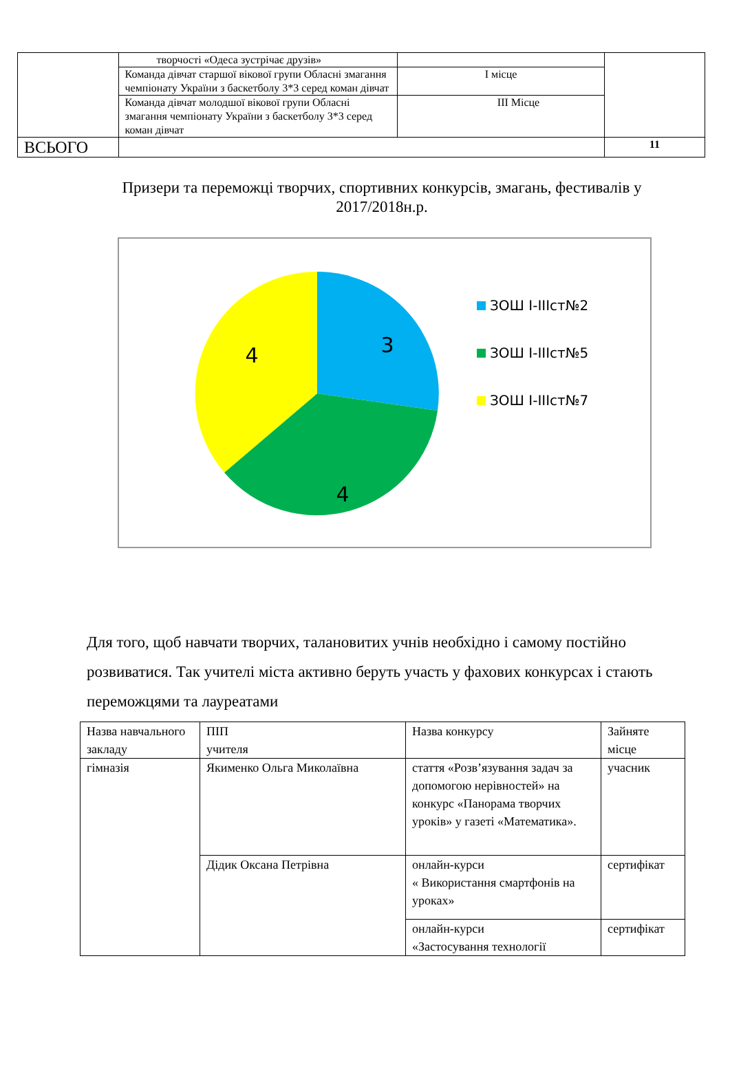| | творчості «Одеса зустрічає друзів» | | |
| | Команда дівчат старшої вікової групи Обласні змагання чемпіонату України з баскетболу 3*3 серед коман дівчат | І місце | |
| | Команда дівчат молодшої вікової групи Обласні змагання чемпіонату України з баскетболу 3*3 серед коман дівчат | ІІІ Місце | |
| ВСЬОГО | | | 11 |
Призери та переможці творчих, спортивних конкурсів, змагань, фестивалів у 2017/2018н.р.
3
4
4
ЗОШ І-ІІІст№2
ЗОШ І-ІІІст№5
ЗОШ І-ІІІст№7
Для того, щоб навчати творчих, талановитих учнів необхідно і самому постійно розвиватися. Так учителі міста активно беруть участь у фахових конкурсах і стають переможцями та лауреатами
| Назва навчального закладу | ПІП учителя | Назва конкурсу | Зайняте місце |
| гімназія | Якименко Ольга Миколаївна | стаття «Розв’язування задач за допомогою нерівностей» на конкурс «Панорама творчих уроків» у газеті «Математика». | учасник |
| | Дідик Оксана Петрівна | онлайн-курси « Використання смартфонів на уроках» | сертифікат |
| | | онлайн-курси «Застосування технології | сертифікат |